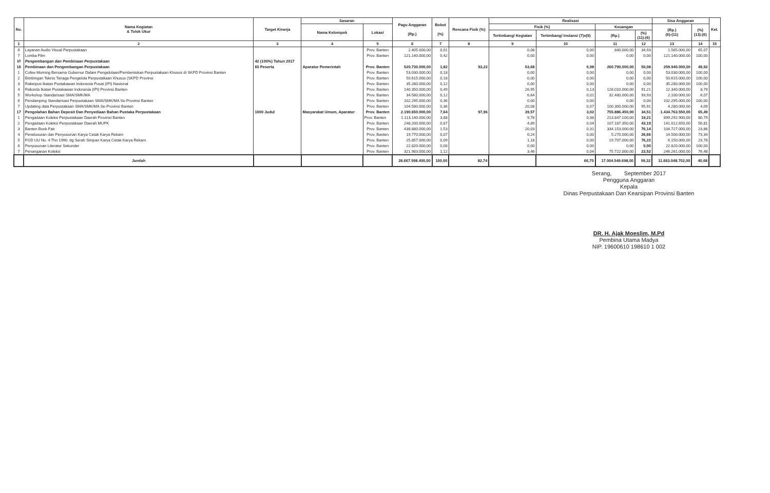| No. | Nama Kegiatan & Tolok Ukur | Target Kinerja | Sasaran | | Pagu Anggaran (Rp.) | Bobot (%) | Rencana Fisik (%) | Realisasi | | | | Sisa Anggaran | | Ket. |
| --- | --- | --- | --- | --- | --- | --- | --- | --- | --- | --- | --- | --- | --- | --- |
| | | | Nama Kelompok | Lokasi | | | | Fisik (%) | | Keuangan | | (Rp.) (6)-(11) | (%) (13):(6) | |
| | | | | | | | | Tertimbang/ Kegiatan | Tertimbang/ Instansi (7)x(9) | (Rp.) | (%) (11):(6) | | | |
| 1 | 2 | 3 | 4 | 5 | 6 | 7 | 8 | 9 | 10 | 11 | 12 | 13 | 14 | 15 |
| 6 | Layanan Audio Visual Perpustakaan | | | Prov. Banten | 2.405.000,00 | 0,01 | | 0,08 | 0,00 | 840.000,00 | 34,93 | 1.565.000,00 | 65,07 | |
| 7 | Lomba Film | | | Prov. Banten | 121.140.000,00 | 0,42 | | 0,00 | 0,00 | 0,00 | 0,00 | 121.140.000,00 | 100,00 | |
| VI | Pengembangan dan Pembinaan Perpustakaan | 42 (100%) Tahun 2017 | | | | | | | | | | | | |
| 16 | Pembinaan dan Pengembangan Perpustakaan | 60 Peserta | Aparatur Pemerintah | Prov. Banten | 520.730.000,00 | 1,82 | 93,22 | 53,68 | 0,98 | 260.790.000,00 | 50,08 | 259.940.000,00 | 49,92 | |
| 1 | Cofee Morning Bersama Gubernur Dalam Pengelolaan/Pembentukan Perpustakaan Khusus di SKPD Provinsi Banten | | | Prov. Banten | 53.030.000,00 | 0,18 | | 0,00 | 0,00 | 0,00 | 0,00 | 53.030.000,00 | 100,00 | |
| 2 | Bimbingan Teknis Tenaga Pengelola Perpustakaan Khusus (SKPD Provinsi | | | Prov. Banten | 50.615.000,00 | 0,18 | | 0,00 | 0,00 | 0,00 | 0,00 | 50.615.000,00 | 100,00 | |
| 3 | Rakerpus Ikatan Pustakawan Indonesia Pusat (IPI) Nasional | | | Prov. Banten | 35.280.000,00 | 0,12 | | 0,00 | 0,00 | 0,00 | 0,00 | 35.280.000,00 | 100,00 | |
| 4 | Rakorda Ikatan Pustakawan Indonesia (IPI) Provinsi Banten | | | Prov. Banten | 140.350.000,00 | 0,49 | | 26,95 | 0,13 | 128.010.000,00 | 91,21 | 12.340.000,00 | 8,79 | |
| 5 | Workshop Standarisasi SMA/SMK/MA | | | Prov. Banten | 34.580.000,00 | 0,12 | | 6,64 | 0,01 | 32.480.000,00 | 93,93 | 2.100.000,00 | 6,07 | |
| 6 | Pendamping Standarisasi Perpustakaan SMA/SMK/MA Se-Provinsi Banten | | | Prov. Banten | 102.295.000,00 | 0,36 | | 0,00 | 0,00 | 0,00 | 0,00 | 102.295.000,00 | 100,00 | |
| 7 | Updating data Perpustakaan SMA/SMK/MA Se-Provinsi Banten | | | Prov. Banten | 104.580.000,00 | 0,36 | | 20,08 | 0,07 | 100.300.000,00 | 95,91 | 4.280.000,00 | 4,09 | |
| 17 | Pengolahan Bahan Deposit Dan Penyediaan Bahan Pustaka Perpustakaan | 1000 Judul | Masyarakat Umum, Aparatur | Prov. Banten | 2.190.650.000,00 | 7,64 | 97,96 | 39,57 | 3,02 | 755.886.450,00 | 34,51 | 1.434.763.550,00 | 65,49 | |
| 1 | Pengadaan Koleksi Perpustakaan Daerah Provinsi Banten | | | Prov. Banten | 1.113.140.000,00 | 3,88 | | 9,76 | 0,38 | 213.847.100,00 | 19,21 | 899.292.900,00 | 80,79 | |
| 2 | Pengadaan Koleksi Perpustakaan Daerah MUPK | | | Prov. Banten | 248.200.000,00 | 0,87 | | 4,89 | 0,04 | 107.187.350,00 | 43,19 | 141.012.650,00 | 56,81 | |
| 3 | Banten Book Fair | | | Prov. Banten | 438.880.000,00 | 1,53 | | 20,03 | 0,31 | 334.153.000,00 | 76,14 | 104.727.000,00 | 23,86 | |
| 4 | Penelusuran dan Penyusunan Karya Cetak Karya Rekam | | | Prov. Banten | 19.770.000,00 | 0,07 | | 0,24 | 0,00 | 5.270.000,00 | 26,66 | 14.500.000,00 | 73,34 | |
| 5 | FGD UU No. 4 Thn 1990. ttg Serah Simpan Karya Cetak Karya Rekam | | | Prov. Banten | 25.857.000,00 | 0,09 | | 1,18 | 0,00 | 19.707.000,00 | 76,22 | 6.150.000,00 | 23,78 | |
| 6 | Penyusunan Literatur Sekunder | | | Prov. Banten | 22.820.000,00 | 0,08 | | 0,00 | 0,00 | 0,00 | 0,00 | 22.820.000,00 | 100,00 | |
| 7 | Penanganan Koleksi | | | Prov. Banten | 321.983.000,00 | 1,12 | | 3,46 | 0,04 | 75.722.000,00 | 23,52 | 246.261.000,00 | 76,48 | |
| | Jumlah | | | | 28.667.598.400,00 | 100,00 | 82,74 | | 66,70 | 17.004.549.698,00 | 59,32 | 11.663.048.702,00 | 40,68 | |
Serang, September 2017
Pengguna Anggaran
Kepala
Dinas Perpustakaan Dan Kearsipan Provinsi Banten
DR. H. Ajak Moeslim, M.Pd
Pembina Utama Madya
NIP. 19600610 198610 1 002